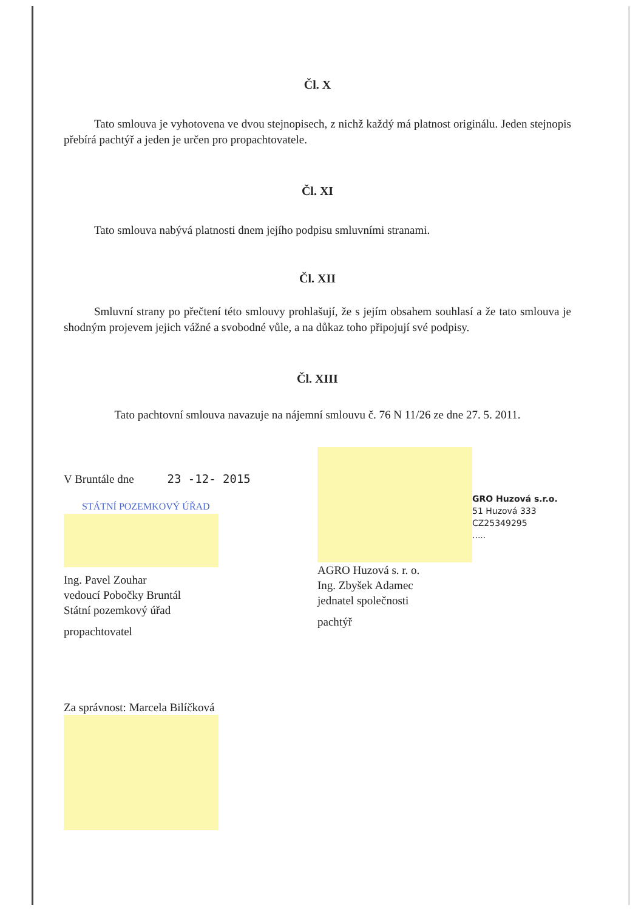Čl. X
Tato smlouva je vyhotovena ve dvou stejnopisech, z nichž každý má platnost originálu. Jeden stejnopis přebírá pachtýř a jeden je určen pro propachtovatele.
Čl. XI
Tato smlouva nabývá platnosti dnem jejího podpisu smluvními stranami.
Čl. XII
Smluvní strany po přečtení této smlouvy prohlašují, že s jejím obsahem souhlasí a že tato smlouva je shodným projevem jejich vážné a svobodné vůle, a na důkaz toho připojují své podpisy.
Čl. XIII
Tato pachtovní smlouva navazuje na nájemní smlouvu č. 76 N 11/26 ze dne 27. 5. 2011.
V Bruntále dne 23 -12- 2015
STÁTNÍ POZEMKOVÝ ÚŘAD
Ing. Pavel Zouhar
vedoucí Pobočky Bruntál
Státní pozemkový úřad
propachtovatel
Za správnost: Marcela Bilíčková
GRO Huzová s.r.o.
51 Huzová 333
CZ25349295
.....
AGRO Huzová s. r. o.
Ing. Zbyšek Adamec
jednatel společnosti
pachtýř